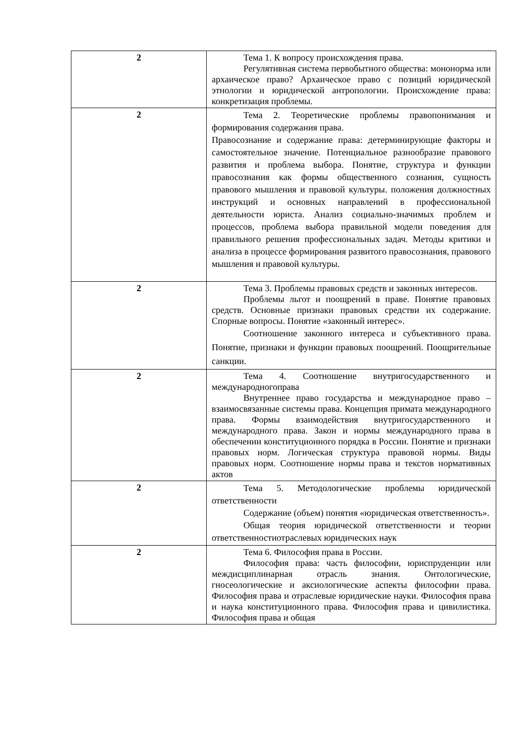| 2 | Тема 1. К вопросу происхождения права. Регулятивная система первобытного общества: мононорма или архаическое право? Архаическое право с позиций юридической этнологии и юридической антропологии. Происхождение права: конкретизация проблемы. |
| 2 | Тема 2. Теоретические проблемы правопонимания и формирования содержания права. Правосознание и содержание права: детерминирующие факторы и самостоятельное значение. Потенциальное разнообразие правового развития и проблема выбора. Понятие, структура и функции правосознания как формы общественного сознания, сущность правового мышления и правовой культуры. положения должностных инструкций и основных направлений в профессиональной деятельности юриста. Анализ социально-значимых проблем и процессов, проблема выбора правильной модели поведения для правильного решения профессиональных задач. Методы критики и анализа в процессе формирования развитого правосознания, правового мышления и правовой культуры. |
| 2 | Тема 3. Проблемы правовых средств и законных интересов. Проблемы льгот и поощрений в праве. Понятие правовых средств. Основные признаки правовых средстви их содержание. Спорные вопросы. Понятие «законный интерес». Соотношение законного интереса и субъективного права. Понятие, признаки и функции правовых поощрений. Поощрительные санкции. |
| 2 | Тема 4. Соотношение внутригосударственного и международногоправа Внутреннее право государства и международное право – взаимосвязанные системы права. Концепция примата международного права. Формы взаимодействия внутригосударственного и международного права. Закон и нормы международного права в обеспечении конституционного порядка в России. Понятие и признаки правовых норм. Логическая структура правовой нормы. Виды правовых норм. Соотношение нормы права и текстов нормативных актов |
| 2 | Тема 5. Методологические проблемы юридической ответственности Содержание (объем) понятия «юридическая ответственность». Общая теория юридической ответственности и теории ответственностиотраслевых юридических наук |
| 2 | Тема 6. Философия права в России. Философия права: часть философии, юриспруденции или междисциплинарная отрасль знания. Онтологические, гносеологические и аксиологические аспекты философии права. Философия права и отраслевые юридические науки. Философия права и наука конституционного права. Философия права и цивилистика. Философия права и общая |